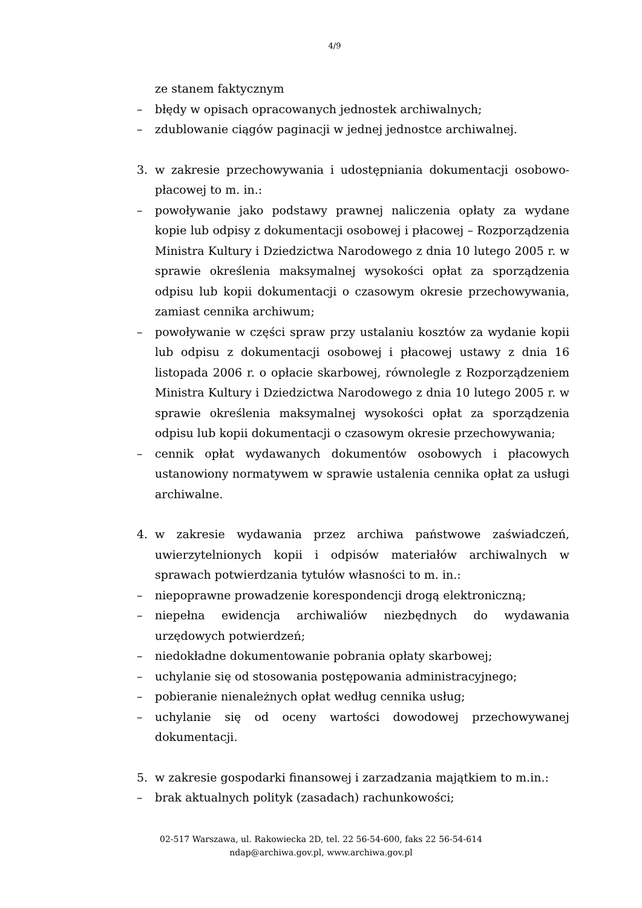4/9
ze stanem faktycznym
– błędy w opisach opracowanych jednostek archiwalnych;
– zdublowanie ciągów paginacji w jednej jednostce archiwalnej.
3. w zakresie przechowywania i udostępniania dokumentacji osobowo-płacowej to m. in.:
– powoływanie jako podstawy prawnej naliczenia opłaty za wydane kopie lub odpisy z dokumentacji osobowej i płacowej – Rozporządzenia Ministra Kultury i Dziedzictwa Narodowego z dnia 10 lutego 2005 r. w sprawie określenia maksymalnej wysokości opłat za sporządzenia odpisu lub kopii dokumentacji o czasowym okresie przechowywania, zamiast cennika archiwum;
– powoływanie w części spraw przy ustalaniu kosztów za wydanie kopii lub odpisu z dokumentacji osobowej i płacowej ustawy z dnia 16 listopada 2006 r. o opłacie skarbowej, równolegle z Rozporządzeniem Ministra Kultury i Dziedzictwa Narodowego z dnia 10 lutego 2005 r. w sprawie określenia maksymalnej wysokości opłat za sporządzenia odpisu lub kopii dokumentacji o czasowym okresie przechowywania;
– cennik opłat wydawanych dokumentów osobowych i płacowych ustanowiony normatywem w sprawie ustalenia cennika opłat za usługi archiwalne.
4. w zakresie wydawania przez archiwa państwowe zaświadczeń, uwierzytelnionych kopii i odpisów materiałów archiwalnych w sprawach potwierdzania tytułów własności to m. in.:
– niepoprawne prowadzenie korespondencji drogą elektroniczną;
– niepełna ewidencja archiwaliów niezbędnych do wydawania urzędowych potwierdzeń;
– niedokładne dokumentowanie pobrania opłaty skarbowej;
– uchylanie się od stosowania postępowania administracyjnego;
– pobieranie nienależnych opłat według cennika usług;
– uchylanie się od oceny wartości dowodowej przechowywanej dokumentacji.
5. w zakresie gospodarki finansowej i zarzadzania majątkiem to m.in.:
– brak aktualnych polityk (zasadach) rachunkowości;
02-517 Warszawa, ul. Rakowiecka 2D, tel. 22 56-54-600, faks 22 56-54-614
ndap@archiwa.gov.pl, www.archiwa.gov.pl